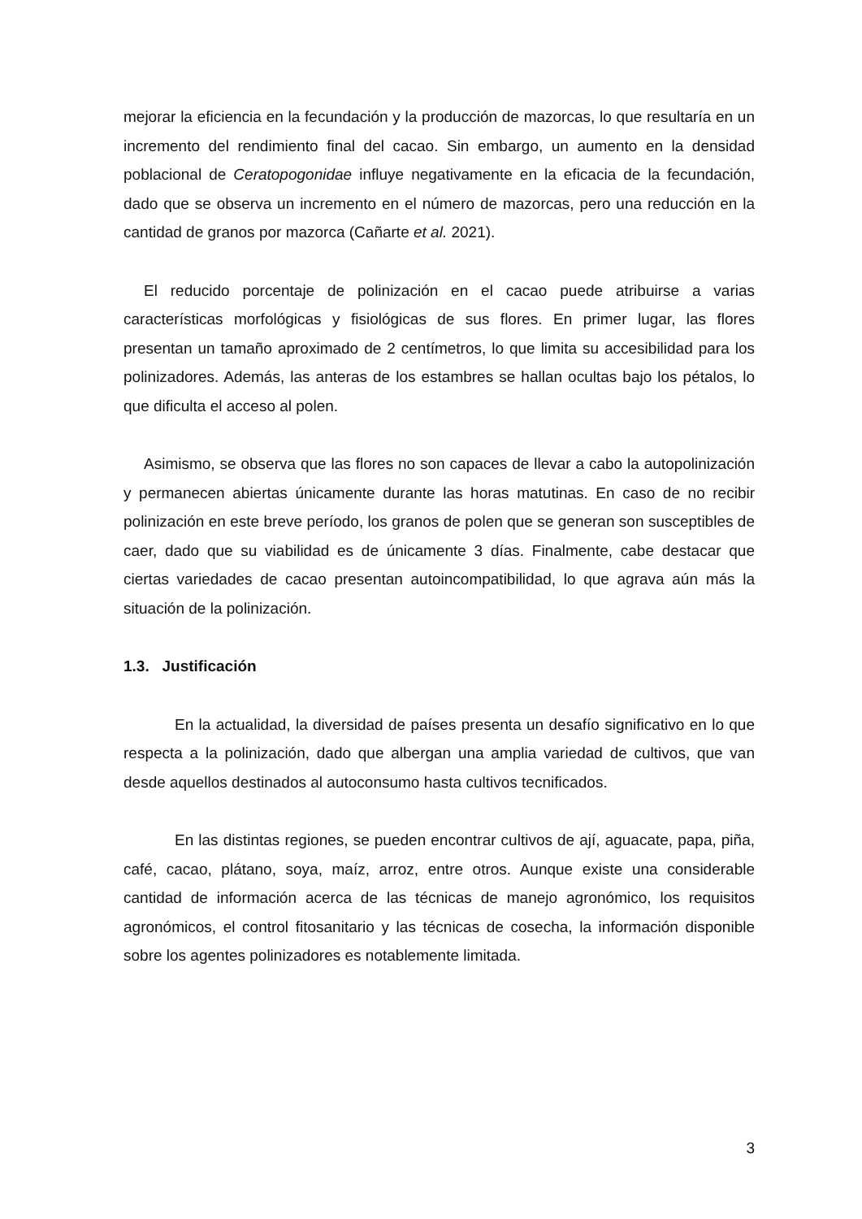mejorar la eficiencia en la fecundación y la producción de mazorcas, lo que resultaría en un incremento del rendimiento final del cacao. Sin embargo, un aumento en la densidad poblacional de Ceratopogonidae influye negativamente en la eficacia de la fecundación, dado que se observa un incremento en el número de mazorcas, pero una reducción en la cantidad de granos por mazorca (Cañarte et al. 2021).
El reducido porcentaje de polinización en el cacao puede atribuirse a varias características morfológicas y fisiológicas de sus flores. En primer lugar, las flores presentan un tamaño aproximado de 2 centímetros, lo que limita su accesibilidad para los polinizadores. Además, las anteras de los estambres se hallan ocultas bajo los pétalos, lo que dificulta el acceso al polen.
Asimismo, se observa que las flores no son capaces de llevar a cabo la autopolinización y permanecen abiertas únicamente durante las horas matutinas. En caso de no recibir polinización en este breve período, los granos de polen que se generan son susceptibles de caer, dado que su viabilidad es de únicamente 3 días. Finalmente, cabe destacar que ciertas variedades de cacao presentan autoincompatibilidad, lo que agrava aún más la situación de la polinización.
1.3. Justificación
En la actualidad, la diversidad de países presenta un desafío significativo en lo que respecta a la polinización, dado que albergan una amplia variedad de cultivos, que van desde aquellos destinados al autoconsumo hasta cultivos tecnificados.
En las distintas regiones, se pueden encontrar cultivos de ají, aguacate, papa, piña, café, cacao, plátano, soya, maíz, arroz, entre otros. Aunque existe una considerable cantidad de información acerca de las técnicas de manejo agronómico, los requisitos agronómicos, el control fitosanitario y las técnicas de cosecha, la información disponible sobre los agentes polinizadores es notablemente limitada.
3